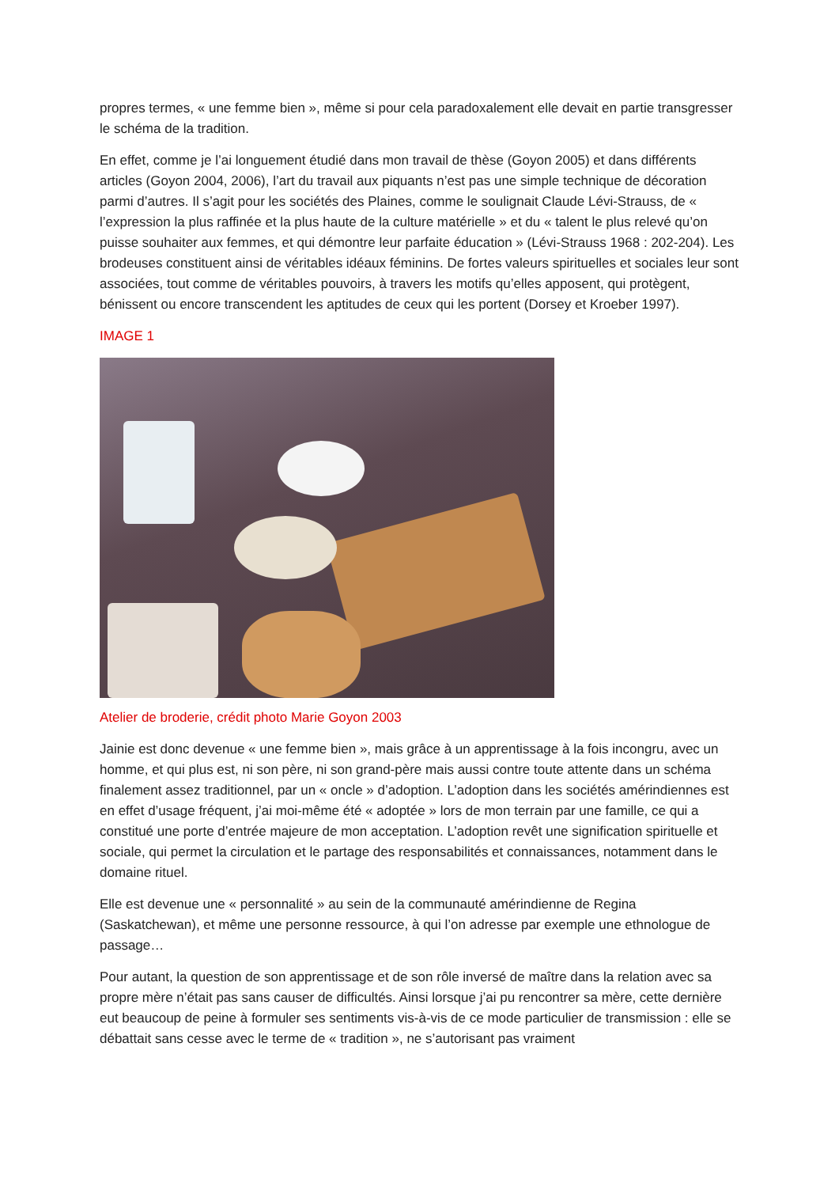propres termes, « une femme bien », même si pour cela paradoxalement elle devait en partie transgresser le schéma de la tradition.
En effet, comme je l’ai longuement étudié dans mon travail de thèse (Goyon 2005) et dans différents articles (Goyon 2004, 2006), l’art du travail aux piquants n’est pas une simple technique de décoration parmi d’autres. Il s’agit pour les sociétés des Plaines, comme le soulignait Claude Lévi-Strauss, de « l’expression la plus raffinée et la plus haute de la culture matérielle » et du « talent le plus relevé qu’on puisse souhaiter aux femmes, et qui démontre leur parfaite éducation » (Lévi-Strauss 1968 : 202-204). Les brodeuses constituent ainsi de véritables idéaux féminins. De fortes valeurs spirituelles et sociales leur sont associées, tout comme de véritables pouvoirs, à travers les motifs qu’elles apposent, qui protègent, bénissent ou encore transcendent les aptitudes de ceux qui les portent (Dorsey et Kroeber 1997).
IMAGE 1
Atelier de broderie, crédit photo Marie Goyon 2003
Jainie est donc devenue « une femme bien », mais grâce à un apprentissage à la fois incongru, avec un homme, et qui plus est, ni son père, ni son grand-père mais aussi contre toute attente dans un schéma finalement assez traditionnel, par un « oncle » d’adoption. L’adoption dans les sociétés amérindiennes est en effet d’usage fréquent, j’ai moi-même été « adoptée » lors de mon terrain par une famille, ce qui a constitué une porte d’entrée majeure de mon acceptation. L’adoption revêt une signification spirituelle et sociale, qui permet la circulation et le partage des responsabilités et connaissances, notamment dans le domaine rituel.
Elle est devenue une « personnalité » au sein de la communauté amérindienne de Regina (Saskatchewan), et même une personne ressource, à qui l’on adresse par exemple une ethnologue de passage…
Pour autant, la question de son apprentissage et de son rôle inversé de maître dans la relation avec sa propre mère n’était pas sans causer de difficultés. Ainsi lorsque j’ai pu rencontrer sa mère, cette dernière eut beaucoup de peine à formuler ses sentiments vis-à-vis de ce mode particulier de transmission : elle se débattait sans cesse avec le terme de « tradition », ne s’autorisant pas vraiment